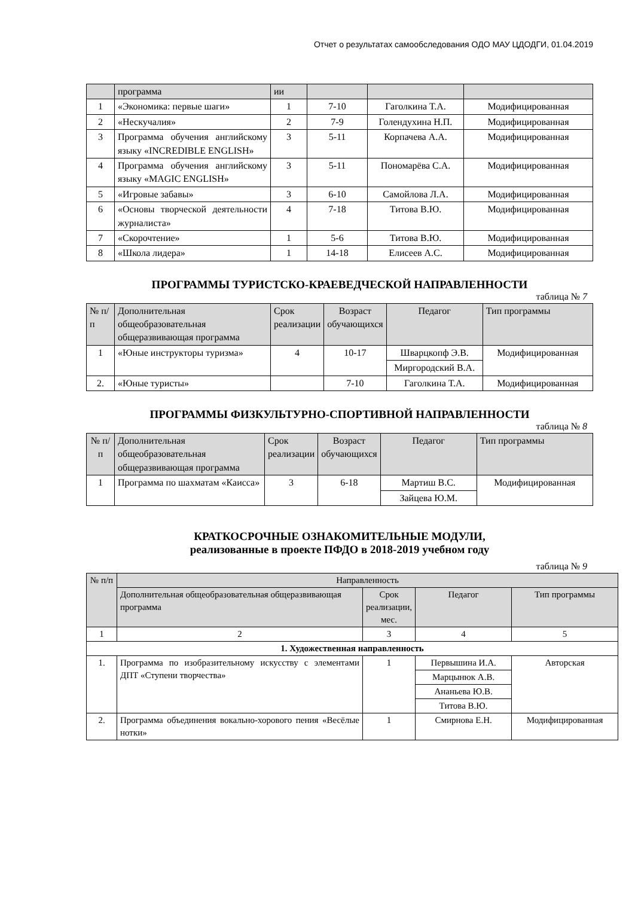Отчет о результатах самообследования ОДО МАУ ЦДОДГИ, 01.04.2019
| | программа | ии | | | |
| --- | --- | --- | --- | --- | --- |
| 1 | «Экономика: первые шаги» | 1 | 7-10 | Гаголкина Т.А. | Модифицированная |
| 2 | «Нескучалия» | 2 | 7-9 | Голендухина Н.П. | Модифицированная |
| 3 | Программа обучения английскому языку «INCREDIBLE ENGLISH» | 3 | 5-11 | Корпачева А.А. | Модифицированная |
| 4 | Программа обучения английскому языку «MAGIC ENGLISH» | 3 | 5-11 | Пономарёва С.А. | Модифицированная |
| 5 | «Игровые забавы» | 3 | 6-10 | Самойлова Л.А. | Модифицированная |
| 6 | «Основы творческой деятельности журналиста» | 4 | 7-18 | Титова В.Ю. | Модифицированная |
| 7 | «Скорочтение» | 1 | 5-6 | Титова В.Ю. | Модифицированная |
| 8 | «Школа лидера» | 1 | 14-18 | Елисеев А.С. | Модифицированная |
ПРОГРАММЫ ТУРИСТСКО-КРАЕВЕДЧЕСКОЙ НАПРАВЛЕННОСТИ
таблица № 7
| № п/п | Дополнительная общеобразовательная общеразвивающая программа | Срок реализации | Возраст обучающихся | Педагог | Тип программы |
| --- | --- | --- | --- | --- | --- |
| 1 | «Юные инструкторы туризма» | 4 | 10-17 | Шварцкопф Э.В. | Модифицированная |
| | | | | Миргородский В.А. | |
| 2. | «Юные туристы» | | 7-10 | Гаголкина Т.А. | Модифицированная |
ПРОГРАММЫ ФИЗКУЛЬТУРНО-СПОРТИВНОЙ НАПРАВЛЕННОСТИ
таблица № 8
| № п/п | Дополнительная общеобразовательная общеразвивающая программа | Срок реализации | Возраст обучающихся | Педагог | Тип программы |
| --- | --- | --- | --- | --- | --- |
| 1 | Программа по шахматам «Каисса» | 3 | 6-18 | Мартиш В.С. | Модифицированная |
| | | | | Зайцева Ю.М. | |
КРАТКОСРОЧНЫЕ ОЗНАКОМИТЕЛЬНЫЕ МОДУЛИ,
реализованные в проекте ПФДО в 2018-2019 учебном году
таблица № 9
| № п/п | Направленность | | | |
| --- | --- | --- | --- | --- |
| | Дополнительная общеобразовательная общеразвивающая программа | Срок реализации, мес. | Педагог | Тип программы |
| 1 | 2 | 3 | 4 | 5 |
| 1. Художественная направленность | | | | |
| 1. | Программа по изобразительному искусству с элементами ДПТ «Ступени творчества» | 1 | Первышина И.А. | Авторская |
| | | | Марцынюк А.В. | |
| | | | Ананьева Ю.В. | |
| | | | Титова В.Ю. | |
| 2. | Программа объединения вокально-хорового пения «Весёлые нотки» | 1 | Смирнова Е.Н. | Модифицированная |